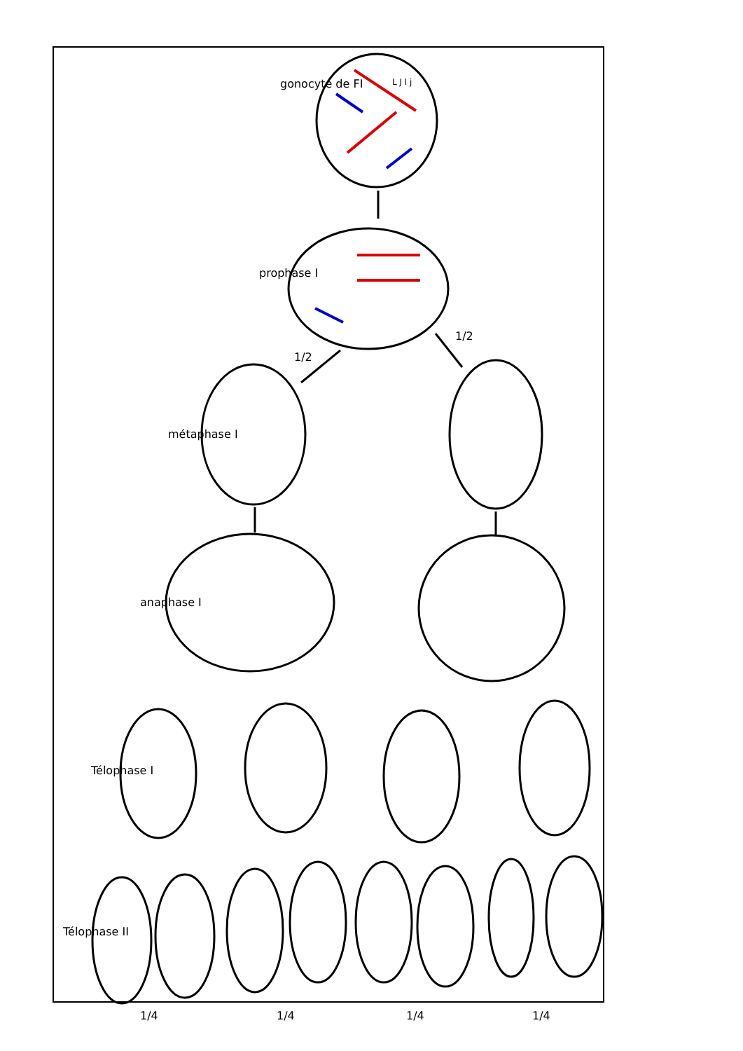gonocyte de FI
prophase I
métaphase I
anaphase I
Télophase I
Télophase II
1/2
1/2
1/4 1/4 1/4 1/4
L J l j